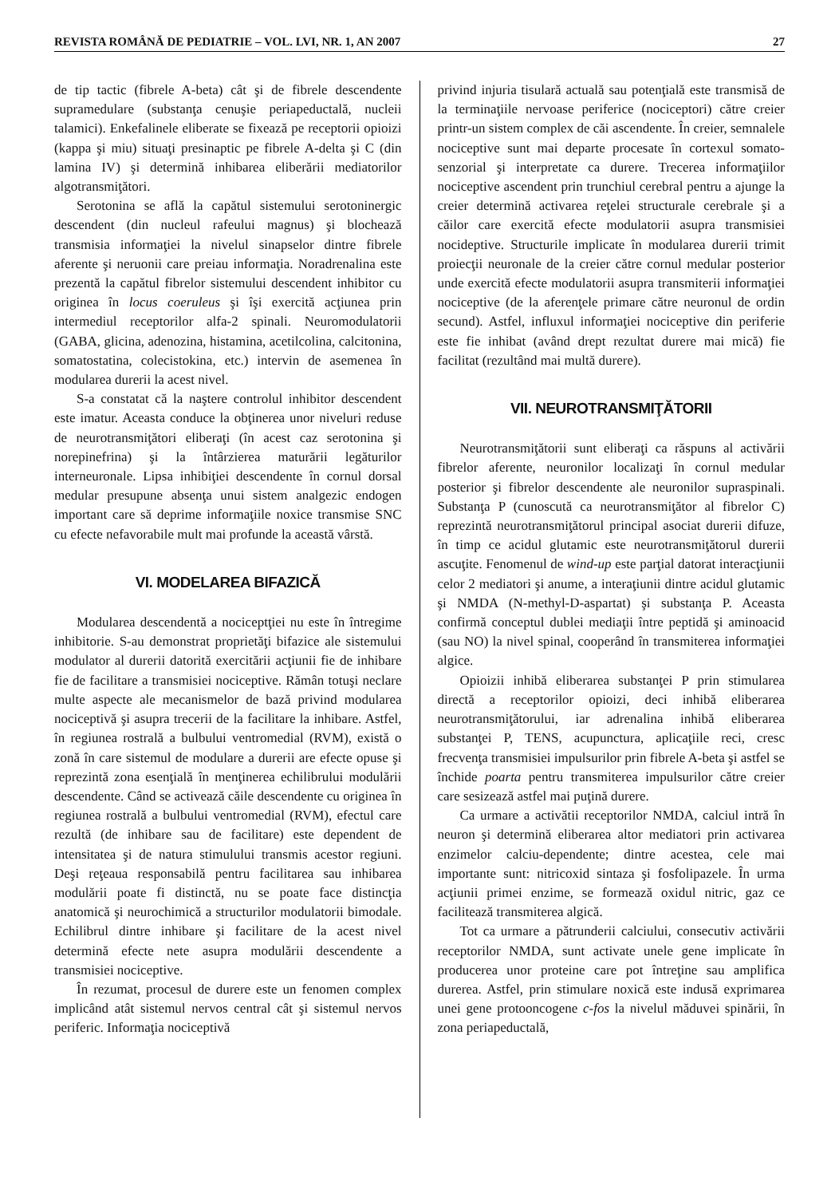REVISTA ROMÂNĂ DE PEDIATRIE – VOL. LVI, NR. 1, AN 2007 27
de tip tactic (fibrele A-beta) cât şi de fibrele descendente supramedulare (substanţa cenuşie periapeductală, nucleii talamici). Enkefalinele eliberate se fixează pe receptorii opioizi (kappa şi miu) situaţi presinaptic pe fibrele A-delta şi C (din lamina IV) şi determină inhibarea eliberării mediatorilor algotransmiţători.
Serotonina se află la capătul sistemului serotoninergic descendent (din nucleul rafeului magnus) şi blochează transmisia informaţiei la nivelul sinapselor dintre fibrele aferente şi neruonii care preiau informaţia. Noradrenalina este prezentă la capătul fibrelor sistemului descendent inhibitor cu originea în locus coeruleus şi îşi exercită acţiunea prin intermediul receptorilor alfa-2 spinali. Neuromodulatorii (GABA, glicina, adenozina, histamina, acetilcolina, calcitonina, somatostatina, colecistokina, etc.) intervin de asemenea în modularea durerii la acest nivel.
S-a constatat că la naştere controlul inhibitor descendent este imatur. Aceasta conduce la obţinerea unor niveluri reduse de neurotransmiţători eliberaţi (în acest caz serotonina şi norepinefrina) şi la întârzierea maturării legăturilor interneuronale. Lipsa inhibiţiei descendente în cornul dorsal medular presupune absenţa unui sistem analgezic endogen important care să deprime informaţiile noxice transmise SNC cu efecte nefavorabile mult mai profunde la această vârstă.
VI. MODELAREA BIFAZICĂ
Modularea descendentă a nociceptţiei nu este în întregime inhibitorie. S-au demonstrat proprietăţi bifazice ale sistemului modulator al durerii datorită exercitării acţiunii fie de inhibare fie de facilitare a transmisiei nociceptive. Rămân totuşi neclare multe aspecte ale mecanismelor de bază privind modularea nociceptivă şi asupra trecerii de la facilitare la inhibare. Astfel, în regiunea rostrală a bulbului ventromedial (RVM), există o zonă în care sistemul de modulare a durerii are efecte opuse şi reprezintă zona esenţială în menţinerea echilibrului modulării descendente. Când se activează căile descendente cu originea în regiunea rostrală a bulbului ventromedial (RVM), efectul care rezultă (de inhibare sau de facilitare) este dependent de intensitatea şi de natura stimulului transmis acestor regiuni. Deşi reţeaua responsabilă pentru facilitarea sau inhibarea modulării poate fi distinctă, nu se poate face distincţia anatomică şi neurochimică a structurilor modulatorii bimodale. Echilibrul dintre inhibare şi facilitare de la acest nivel determină efecte nete asupra modulării descendente a transmisiei nociceptive.
În rezumat, procesul de durere este un fenomen complex implicând atât sistemul nervos central cât şi sistemul nervos periferic. Informaţia nociceptivă
privind injuria tisulară actuală sau potenţială este transmisă de la terminaţiile nervoase periferice (nociceptori) către creier printr-un sistem complex de căi ascendente. În creier, semnalele nociceptive sunt mai departe procesate în cortexul somato-senzorial şi interpretate ca durere. Trecerea informaţiilor nociceptive ascendent prin trunchiul cerebral pentru a ajunge la creier determină activarea reţelei structurale cerebrale şi a căilor care exercită efecte modulatorii asupra transmisiei nocideptive. Structurile implicate în modularea durerii trimit proiecţii neuronale de la creier către cornul medular posterior unde exercită efecte modulatorii asupra transmiterii informaţiei nociceptive (de la aferenţele primare către neuronul de ordin secund). Astfel, influxul informaţiei nociceptive din periferie este fie inhibat (având drept rezultat durere mai mică) fie facilitat (rezultând mai multă durere).
VII. NEUROTRANSMIŢĂTORII
Neurotransmiţătorii sunt eliberaţi ca răspuns al activării fibrelor aferente, neuronilor localizaţi în cornul medular posterior şi fibrelor descendente ale neuronilor supraspinali. Substanţa P (cunoscută ca neurotransmiţător al fibrelor C) reprezintă neurotransmiţătorul principal asociat durerii difuze, în timp ce acidul glutamic este neurotransmiţătorul durerii ascuţite. Fenomenul de wind-up este parţial datorat interacţiunii celor 2 mediatori şi anume, a interaţiunii dintre acidul glutamic şi NMDA (N-methyl-D-aspartat) şi substanţa P. Aceasta confirmă conceptul dublei mediaţii între peptidă şi aminoacid (sau NO) la nivel spinal, cooperând în transmiterea informaţiei algice.
Opioizii inhibă eliberarea substanţei P prin stimularea directă a receptorilor opioizi, deci inhibă eliberarea neurotransmiţătorului, iar adrenalina inhibă eliberarea substanţei P, TENS, acupunctura, aplicaţiile reci, cresc frecvenţa transmisiei impulsurilor prin fibrele A-beta şi astfel se închide poarta pentru transmiterea impulsurilor către creier care sesizează astfel mai puţină durere.
Ca urmare a activătii receptorilor NMDA, calciul intră în neuron şi determină eliberarea altor mediatori prin activarea enzimelor calciu-dependente; dintre acestea, cele mai importante sunt: nitricoxid sintaza şi fosfolipazele. În urma acţiunii primei enzime, se formează oxidul nitric, gaz ce facilitează transmiterea algică.
Tot ca urmare a pătrunderii calciului, consecutiv activării receptorilor NMDA, sunt activate unele gene implicate în producerea unor proteine care pot întreţine sau amplifica durerea. Astfel, prin stimulare noxică este indusă exprimarea unei gene protooncogene c-fos la nivelul măduvei spinării, în zona periapeductală,